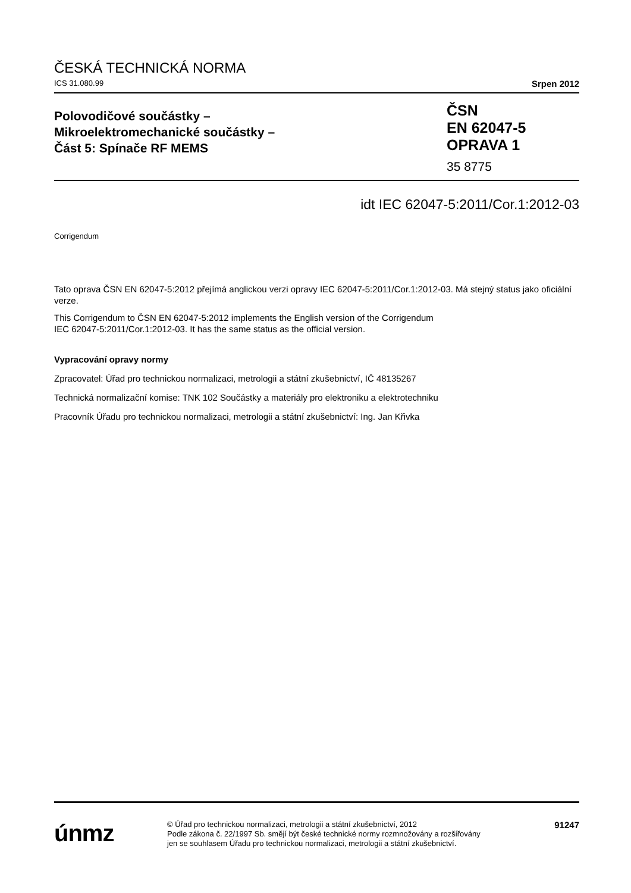ČESKÁ TECHNICKÁ NORMA
ICS 31.080.99 Srpen 2012
Polovodičové součástky –
Mikroelektromechanické součástky –
Část 5: Spínače RF MEMS
ČSN
EN 62047-5
OPRAVA 1
35 8775
idt IEC 62047-5:2011/Cor.1:2012-03
Corrigendum
Tato oprava ČSN EN 62047-5:2012 přejímá anglickou verzi opravy IEC 62047-5:2011/Cor.1:2012-03. Má stejný status jako oficiální verze.
This Corrigendum to ČSN EN 62047-5:2012 implements the English version of the Corrigendum
IEC 62047-5:2011/Cor.1:2012-03. It has the same status as the official version.
Vypracování opravy normy
Zpracovatel: Úřad pro technickou normalizaci, metrologii a státní zkušebnictví, IČ 48135267
Technická normalizační komise: TNK 102 Součástky a materiály pro elektroniku a elektrotechniku
Pracovník Úřadu pro technickou normalizaci, metrologii a státní zkušebnictví: Ing. Jan Křivka
únmz
© Úřad pro technickou normalizaci, metrologii a státní zkušebnictví, 2012
Podle zákona č. 22/1997 Sb. smějí být české technické normy rozmnožovány a rozšiřovány
jen se souhlasem Úřadu pro technickou normalizaci, metrologii a státní zkušebnictví.
91247